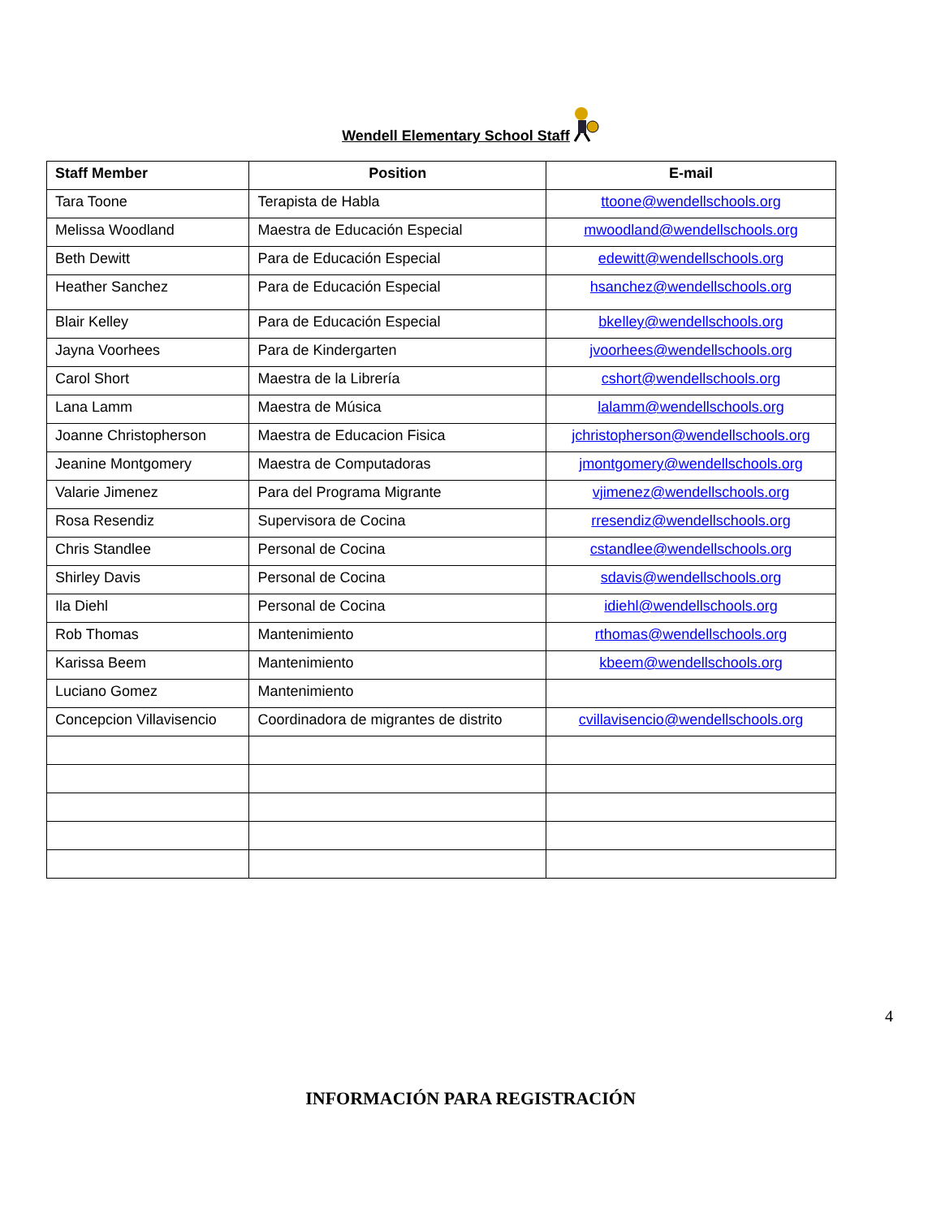Wendell Elementary School Staff
| Staff Member | Position | E-mail |
| --- | --- | --- |
| Tara Toone | Terapista de Habla | ttoone@wendellschools.org |
| Melissa Woodland | Maestra de Educación Especial | mwoodland@wendellschools.org |
| Beth Dewitt | Para de Educación Especial | edewitt@wendellschools.org |
| Heather Sanchez | Para de Educación Especial | hsanchez@wendellschools.org |
| Blair Kelley | Para de Educación Especial | bkelley@wendellschools.org |
| Jayna Voorhees | Para de Kindergarten | jvoorhees@wendellschools.org |
| Carol Short | Maestra de la Librería | cshort@wendellschools.org |
| Lana Lamm | Maestra de Música | lalamm@wendellschools.org |
| Joanne Christopherson | Maestra de Educacion Fisica | jchristopherson@wendellschools.org |
| Jeanine Montgomery | Maestra de Computadoras | jmontgomery@wendellschools.org |
| Valarie Jimenez | Para del Programa Migrante | vjimenez@wendellschools.org |
| Rosa Resendiz | Supervisora de Cocina | rresendiz@wendellschools.org |
| Chris Standlee | Personal de Cocina | cstandlee@wendellschools.org |
| Shirley Davis | Personal de Cocina | sdavis@wendellschools.org |
| Ila Diehl | Personal de Cocina | idiehl@wendellschools.org |
| Rob Thomas | Mantenimiento | rthomas@wendellschools.org |
| Karissa Beem | Mantenimiento | kbeem@wendellschools.org |
| Luciano Gomez | Mantenimiento | |
| Concepcion Villavisencio | Coordinadora de migrantes de distrito | cvillavisencio@wendellschools.org |
4
INFORMACIÓN PARA REGISTRACIÓN